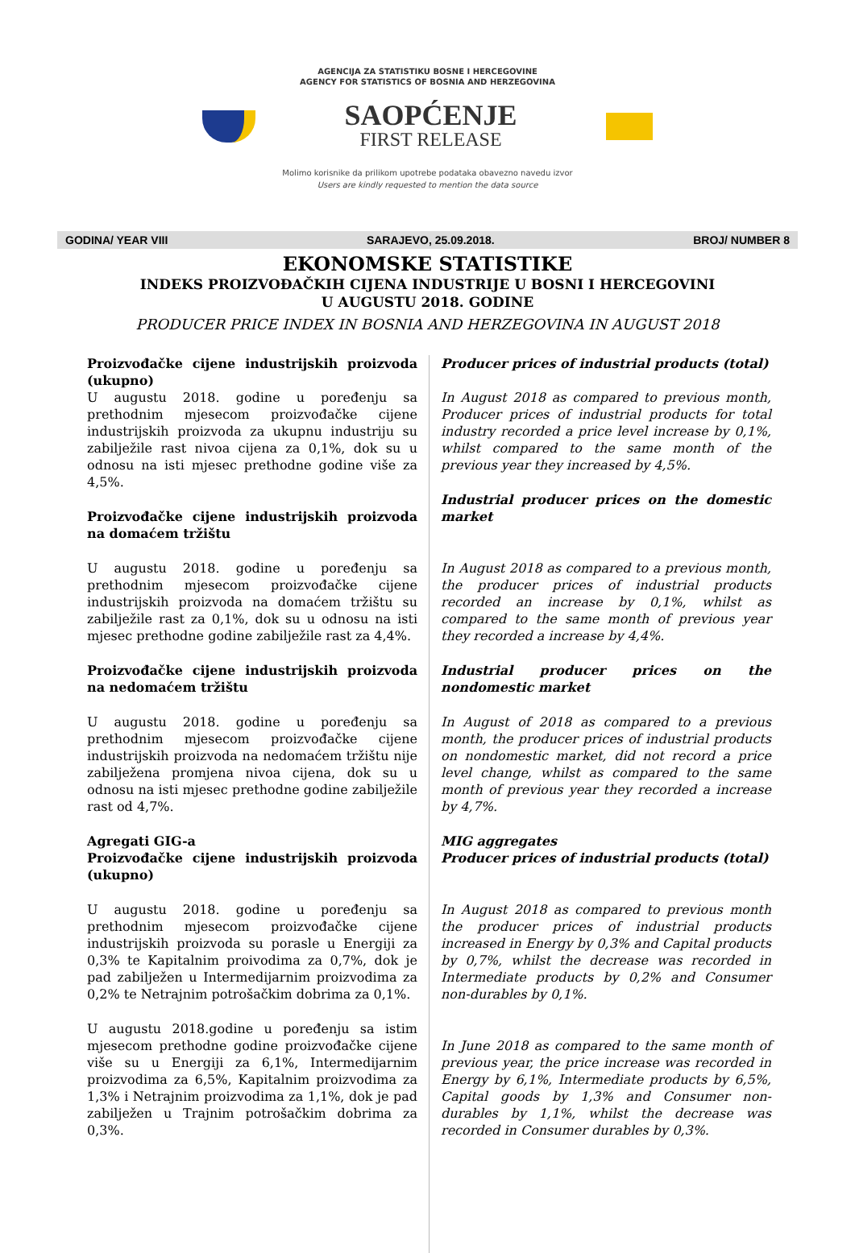AGENCIJA ZA STATISTIKU BOSNE I HERCEGOVINE
AGENCY FOR STATISTICS OF BOSNIA AND HERZEGOVINA
SAOPĆENJE
FIRST RELEASE
Molimo korisnike da prilikom upotrebe podataka obavezno navedu izvor
Users are kindly requested to mention the data source
GODINA/ YEAR VIII SARAJEVO, 25.09.2018. BROJ/ NUMBER 8
EKONOMSKE STATISTIKE
INDEKS PROIZVOĐAČKIH CIJENA INDUSTRIJE U BOSNI I HERCEGOVINI
U AUGUSTU 2018. GODINE
PRODUCER PRICE INDEX IN BOSNIA AND HERZEGOVINA IN AUGUST 2018
Proizvođačke cijene industrijskih proizvoda (ukupno)
U augustu 2018. godine u poređenju sa prethodnim mjesecom proizvođačke cijene industrijskih proizvoda za ukupnu industriju su zabilježile rast nivoa cijena za 0,1%, dok su u odnosu na isti mjesec prethodne godine više za 4,5%.
Proizvođačke cijene industrijskih proizvoda na domaćem tržištu
U augustu 2018. godine u poređenju sa prethodnim mjesecom proizvođačke cijene industrijskih proizvoda na domaćem tržištu su zabilježile rast za 0,1%, dok su u odnosu na isti mjesec prethodne godine zabilježile rast za 4,4%.
Proizvođačke cijene industrijskih proizvoda na nedomaćem tržištu
U augustu 2018. godine u poređenju sa prethodnim mjesecom proizvođačke cijene industrijskih proizvoda na nedomaćem tržištu nije zabilježena promjena nivoa cijena, dok su u odnosu na isti mjesec prethodne godine zabilježile rast od 4,7%.
Agregati GIG-a
Proizvođačke cijene industrijskih proizvoda (ukupno)
U augustu 2018. godine u poređenju sa prethodnim mjesecom proizvođačke cijene industrijskih proizvoda su porasle u Energiji za 0,3% te Kapitalnim proivodima za 0,7%, dok je pad zabilježen u Intermedijarnim proizvodima za 0,2% te Netrajnim potrošačkim dobrima za 0,1%.
U augustu 2018.godine u poređenju sa istim mjesecom prethodne godine proizvođačke cijene više su u Energiji za 6,1%, Intermedijarnim proizvodima za 6,5%, Kapitalnim proizvodima za 1,3% i Netrajnim proizvodima za 1,1%, dok je pad zabilježen u Trajnim potrošačkim dobrima za 0,3%.
Producer prices of industrial products (total)
In August 2018 as compared to previous month, Producer prices of industrial products for total industry recorded a price level increase by 0,1%, whilst compared to the same month of the previous year they increased by 4,5%.
Industrial producer prices on the domestic market
In August 2018 as compared to a previous month, the producer prices of industrial products recorded an increase by 0,1%, whilst as compared to the same month of previous year they recorded a increase by 4,4%.
Industrial producer prices on the nondomestic market
In August of 2018 as compared to a previous month, the producer prices of industrial products on nondomestic market, did not record a price level change, whilst as compared to the same month of previous year they recorded a increase by 4,7%.
MIG aggregates
Producer prices of industrial products (total)
In August 2018 as compared to previous month the producer prices of industrial products increased in Energy by 0,3% and Capital products by 0,7%, whilst the decrease was recorded in Intermediate products by 0,2% and Consumer non-durables by 0,1%.
In June 2018 as compared to the same month of previous year, the price increase was recorded in Energy by 6,1%, Intermediate products by 6,5%, Capital goods by 1,3% and Consumer non-durables by 1,1%, whilst the decrease was recorded in Consumer durables by 0,3%.